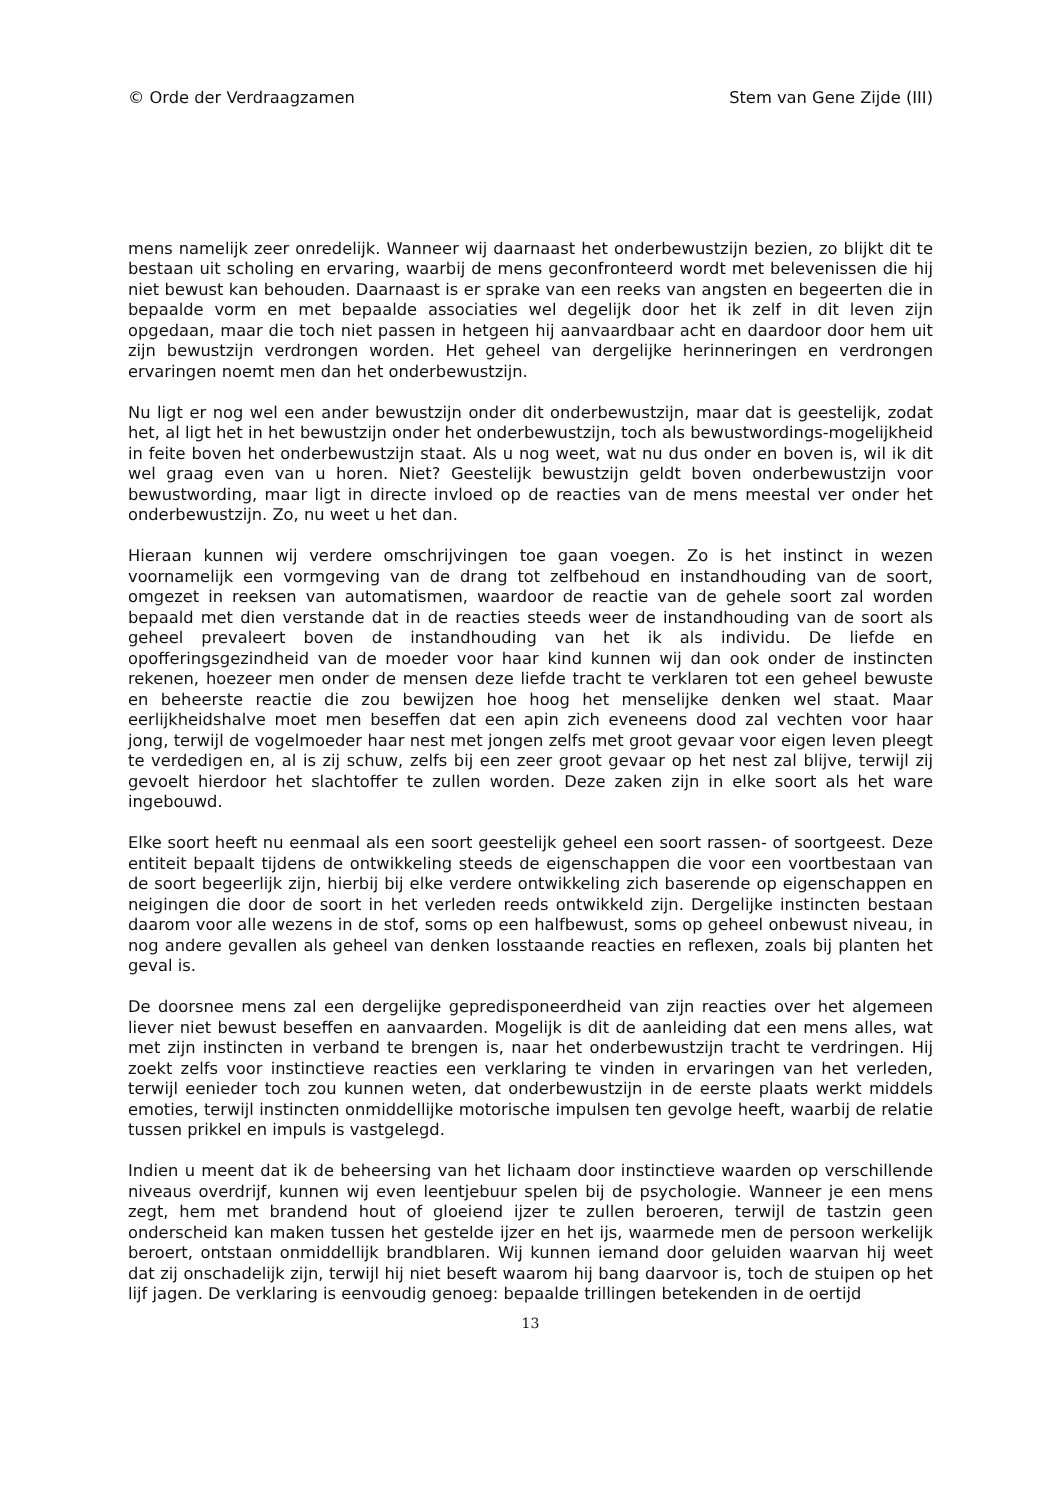© Orde der Verdraagzamen Stem van Gene Zijde (III)
mens namelijk zeer onredelijk. Wanneer wij daarnaast het onderbewustzijn bezien, zo blijkt dit te bestaan uit scholing en ervaring, waarbij de mens geconfronteerd wordt met belevenissen die hij niet bewust kan behouden. Daarnaast is er sprake van een reeks van angsten en begeerten die in bepaalde vorm en met bepaalde associaties wel degelijk door het ik zelf in dit leven zijn opgedaan, maar die toch niet passen in hetgeen hij aanvaardbaar acht en daardoor door hem uit zijn bewustzijn verdrongen worden. Het geheel van dergelijke herinneringen en verdrongen ervaringen noemt men dan het onderbewustzijn.
Nu ligt er nog wel een ander bewustzijn onder dit onderbewustzijn, maar dat is geestelijk, zodat het, al ligt het in het bewustzijn onder het onderbewustzijn, toch als bewustwordings-mogelijkheid in feite boven het onderbewustzijn staat. Als u nog weet, wat nu dus onder en boven is, wil ik dit wel graag even van u horen. Niet? Geestelijk bewustzijn geldt boven onderbewustzijn voor bewustwording, maar ligt in directe invloed op de reacties van de mens meestal ver onder het onderbewustzijn. Zo, nu weet u het dan.
Hieraan kunnen wij verdere omschrijvingen toe gaan voegen. Zo is het instinct in wezen voornamelijk een vormgeving van de drang tot zelfbehoud en instandhouding van de soort, omgezet in reeksen van automatismen, waardoor de reactie van de gehele soort zal worden bepaald met dien verstande dat in de reacties steeds weer de instandhouding van de soort als geheel prevaleert boven de instandhouding van het ik als individu. De liefde en opofferingsgezindheid van de moeder voor haar kind kunnen wij dan ook onder de instincten rekenen, hoezeer men onder de mensen deze liefde tracht te verklaren tot een geheel bewuste en beheerste reactie die zou bewijzen hoe hoog het menselijke denken wel staat. Maar eerlijkheidshalve moet men beseffen dat een apin zich eveneens dood zal vechten voor haar jong, terwijl de vogelmoeder haar nest met jongen zelfs met groot gevaar voor eigen leven pleegt te verdedigen en, al is zij schuw, zelfs bij een zeer groot gevaar op het nest zal blijve, terwijl zij gevoelt hierdoor het slachtoffer te zullen worden. Deze zaken zijn in elke soort als het ware ingebouwd.
Elke soort heeft nu eenmaal als een soort geestelijk geheel een soort rassen- of soortgeest. Deze entiteit bepaalt tijdens de ontwikkeling steeds de eigenschappen die voor een voortbestaan van de soort begeerlijk zijn, hierbij bij elke verdere ontwikkeling zich baserende op eigenschappen en neigingen die door de soort in het verleden reeds ontwikkeld zijn. Dergelijke instincten bestaan daarom voor alle wezens in de stof, soms op een halfbewust, soms op geheel onbewust niveau, in nog andere gevallen als geheel van denken losstaande reacties en reflexen, zoals bij planten het geval is.
De doorsnee mens zal een dergelijke gepredisponeerdheid van zijn reacties over het algemeen liever niet bewust beseffen en aanvaarden. Mogelijk is dit de aanleiding dat een mens alles, wat met zijn instincten in verband te brengen is, naar het onderbewustzijn tracht te verdringen. Hij zoekt zelfs voor instinctieve reacties een verklaring te vinden in ervaringen van het verleden, terwijl eenieder toch zou kunnen weten, dat onderbewustzijn in de eerste plaats werkt middels emoties, terwijl instincten onmiddellijke motorische impulsen ten gevolge heeft, waarbij de relatie tussen prikkel en impuls is vastgelegd.
Indien u meent dat ik de beheersing van het lichaam door instinctieve waarden op verschillende niveaus overdrijf, kunnen wij even leentjebuur spelen bij de psychologie. Wanneer je een mens zegt, hem met brandend hout of gloeiend ijzer te zullen beroeren, terwijl de tastzin geen onderscheid kan maken tussen het gestelde ijzer en het ijs, waarmede men de persoon werkelijk beroert, ontstaan onmiddellijk brandblaren. Wij kunnen iemand door geluiden waarvan hij weet dat zij onschadelijk zijn, terwijl hij niet beseft waarom hij bang daarvoor is, toch de stuipen op het lijf jagen. De verklaring is eenvoudig genoeg: bepaalde trillingen betekenden in de oertijd
13